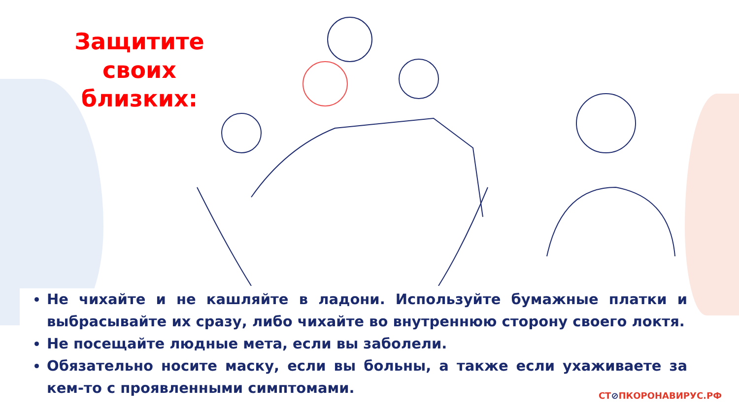Защитите своих близких:
Не чихайте и не кашляйте в ладони. Используйте бумажные платки и выбрасывайте их сразу, либо чихайте во внутреннюю сторону своего локтя.
Не посещайте людные мета, если вы заболели.
Обязательно носите маску, если вы больны, а также если ухаживаете за кем-то с проявленными симптомами.
СТ⊘ПКОРОНАВИРУС.РФ